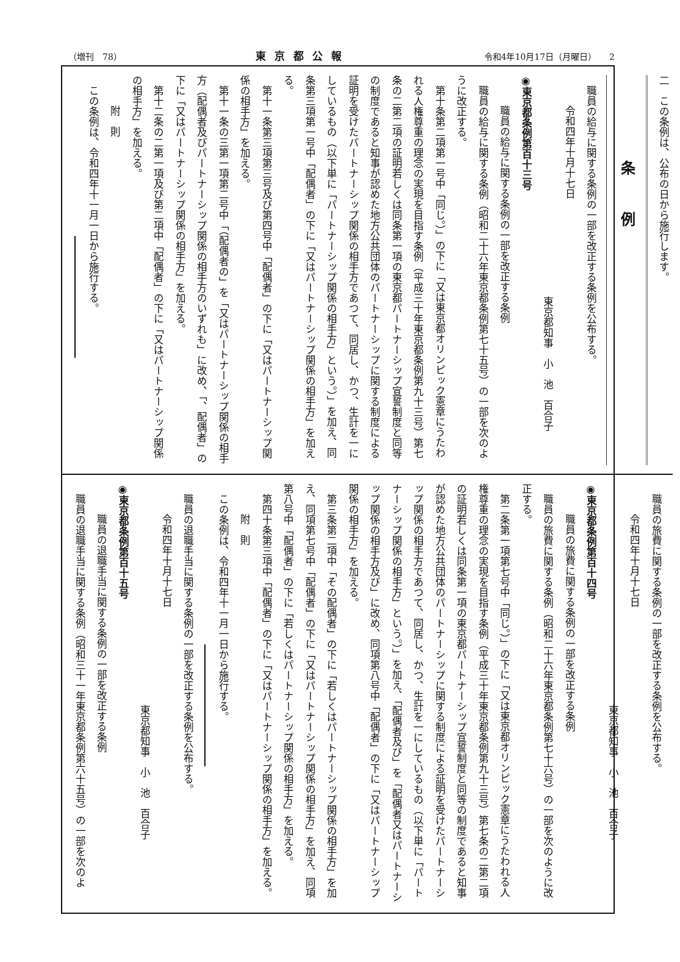（増刊　78） 東京都公報 令和4年10月17日（月曜日）　　2
二　この条例は、公布の日から施行します。
条例
職員の給与に関する条例の一部を改正する条例を公布する。
令和四年十月十七日
東京都知事　小　池　百合子
◉東京都条例第百十三号
職員の給与に関する条例の一部を改正する条例
職員の給与に関する条例（昭和二十六年東京都条例第七十五号）の一部を次のように改正する。
第十条第二項第一号中「同じ。）」の下に「又は東京都オリンピック憲章にうたわれる人権尊重の理念の実現を目指す条例（平成三十年東京都条例第九十三号）第七条の二第二項の証明若しくは同条第一項の東京都パートナーシップ宣誓制度と同等の制度であると知事が認めた地方公共団体のパートナーシップに関する制度による証明を受けたパートナーシップ関係の相手方であつて、同居し、かつ、生計を一にしているもの（以下単に「パートナーシップ関係の相手方」という。）」を加え、同条第三項第一号中「配偶者」の下に「又はパートナーシップ関係の相手方」を加える。
第十一条第三項第三号及び第四号中「配偶者」の下に「又はパートナーシップ関係の相手方」を加える。
第十一条の三第一項第二号中「（配偶者の」を「又はパートナーシップ関係の相手方（配偶者及びパートナーシップ関係の相手方のいずれも」に改め、「、配偶者」の下に「又はパートナーシップ関係の相手方」を加える。
第十二条の二第一項及び第二項中「配偶者」の下に「又はパートナーシップ関係の相手方」を加える。
附　則
この条例は、令和四年十一月一日から施行する。
職員の旅費に関する条例の一部を改正する条例を公布する。
令和四年十月十七日
東京都知事　小　池　百合子
◉東京都条例第百十四号
職員の旅費に関する条例の一部を改正する条例
職員の旅費に関する条例（昭和二十六年東京都条例第七十六号）の一部を次のように改正する。
第二条第一項第七号中「同じ。）」の下に「又は東京都オリンピック憲章にうたわれる人権尊重の理念の実現を目指す条例（平成三十年東京都条例第九十三号）第七条の二第二項の証明若しくは同条第一項の東京都パートナーシップ宣誓制度と同等の制度であると知事が認めた地方公共団体のパートナーシップに関する制度による証明を受けたパートナーシップ関係の相手方であつて、同居し、かつ、生計を一にしているもの（以下単に「パートナーシップ関係の相手方」という。）」を加え、「配偶者及び」を「配偶者又はパートナーシップ関係の相手方及び」に改め、同項第八号中「配偶者」の下に「又はパートナーシップ関係の相手方」を加える。
第三条第二項中「その配偶者」の下に「若しくはパートナーシップ関係の相手方」を加え、同項第七号中「配偶者」の下に「又はパートナーシップ関係の相手方」を加え、同項第八号中「配偶者」の下に「若しくはパートナーシップ関係の相手方」を加える。
第四十条第三項中「配偶者」の下に「又はパートナーシップ関係の相手方」を加える。
附　則
この条例は、令和四年十一月一日から施行する。
職員の退職手当に関する条例の一部を改正する条例を公布する。
令和四年十月十七日
東京都知事　小　池　百合子
◉東京都条例第百十五号
職員の退職手当に関する条例の一部を改正する条例
職員の退職手当に関する条例（昭和三十一年東京都条例第六十五号）の一部を次のよ